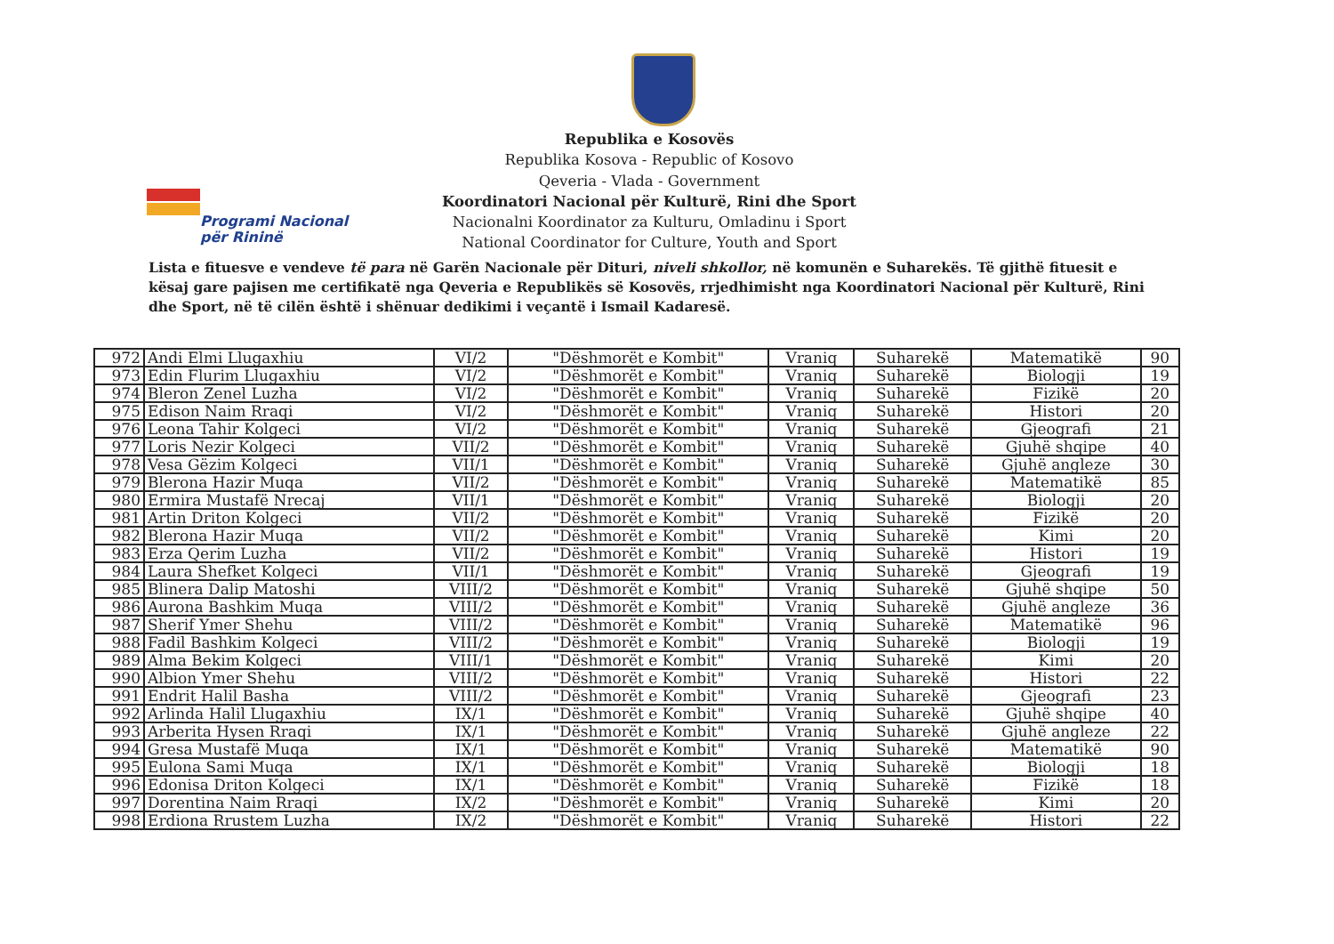Programi Nacional
për Rininë
Republika e Kosovës
Republika Kosova - Republic of Kosovo
Qeveria - Vlada - Government
Koordinatori Nacional për Kulturë, Rini dhe Sport
Nacionalni Koordinator za Kulturu, Omladinu i Sport
National Coordinator for Culture, Youth and Sport
Lista e fituesve e vendeve të para në Garën Nacionale për Dituri, niveli shkollor, në komunën e Suharekës. Të gjithë fituesit e kësaj gare pajisen me certifikatë nga Qeveria e Republikës së Kosovës, rrjedhimisht nga Koordinatori Nacional për Kulturë, Rini dhe Sport, në të cilën është i shënuar dedikimi i veçantë i Ismail Kadaresë.
| 972 | Andi Elmi Llugaxhiu | VI/2 | "Dëshmorët e Kombit" | Vraniq | Suharekë | Matematikë | 90 |
| 973 | Edin Flurim Llugaxhiu | VI/2 | "Dëshmorët e Kombit" | Vraniq | Suharekë | Biologji | 19 |
| 974 | Bleron Zenel Luzha | VI/2 | "Dëshmorët e Kombit" | Vraniq | Suharekë | Fizikë | 20 |
| 975 | Edison Naim Rraqi | VI/2 | "Dëshmorët e Kombit" | Vraniq | Suharekë | Histori | 20 |
| 976 | Leona Tahir Kolgeci | VI/2 | "Dëshmorët e Kombit" | Vraniq | Suharekë | Gjeografi | 21 |
| 977 | Loris Nezir Kolgeci | VII/2 | "Dëshmorët e Kombit" | Vraniq | Suharekë | Gjuhë shqipe | 40 |
| 978 | Vesa Gëzim Kolgeci | VII/1 | "Dëshmorët e Kombit" | Vraniq | Suharekë | Gjuhë angleze | 30 |
| 979 | Blerona Hazir Muqa | VII/2 | "Dëshmorët e Kombit" | Vraniq | Suharekë | Matematikë | 85 |
| 980 | Ermira Mustafë Nrecaj | VII/1 | "Dëshmorët e Kombit" | Vraniq | Suharekë | Biologji | 20 |
| 981 | Artin Driton Kolgeci | VII/2 | "Dëshmorët e Kombit" | Vraniq | Suharekë | Fizikë | 20 |
| 982 | Blerona Hazir Muqa | VII/2 | "Dëshmorët e Kombit" | Vraniq | Suharekë | Kimi | 20 |
| 983 | Erza Qerim Luzha | VII/2 | "Dëshmorët e Kombit" | Vraniq | Suharekë | Histori | 19 |
| 984 | Laura Shefket Kolgeci | VII/1 | "Dëshmorët e Kombit" | Vraniq | Suharekë | Gjeografi | 19 |
| 985 | Blinera Dalip Matoshi | VIII/2 | "Dëshmorët e Kombit" | Vraniq | Suharekë | Gjuhë shqipe | 50 |
| 986 | Aurona Bashkim Muqa | VIII/2 | "Dëshmorët e Kombit" | Vraniq | Suharekë | Gjuhë angleze | 36 |
| 987 | Sherif Ymer Shehu | VIII/2 | "Dëshmorët e Kombit" | Vraniq | Suharekë | Matematikë | 96 |
| 988 | Fadil Bashkim Kolgeci | VIII/2 | "Dëshmorët e Kombit" | Vraniq | Suharekë | Biologji | 19 |
| 989 | Alma Bekim Kolgeci | VIII/1 | "Dëshmorët e Kombit" | Vraniq | Suharekë | Kimi | 20 |
| 990 | Albion Ymer Shehu | VIII/2 | "Dëshmorët e Kombit" | Vraniq | Suharekë | Histori | 22 |
| 991 | Endrit Halil Basha | VIII/2 | "Dëshmorët e Kombit" | Vraniq | Suharekë | Gjeografi | 23 |
| 992 | Arlinda Halil Llugaxhiu | IX/1 | "Dëshmorët e Kombit" | Vraniq | Suharekë | Gjuhë shqipe | 40 |
| 993 | Arberita Hysen Rraqi | IX/1 | "Dëshmorët e Kombit" | Vraniq | Suharekë | Gjuhë angleze | 22 |
| 994 | Gresa Mustafë Muqa | IX/1 | "Dëshmorët e Kombit" | Vraniq | Suharekë | Matematikë | 90 |
| 995 | Eulona Sami Muqa | IX/1 | "Dëshmorët e Kombit" | Vraniq | Suharekë | Biologji | 18 |
| 996 | Edonisa Driton Kolgeci | IX/1 | "Dëshmorët e Kombit" | Vraniq | Suharekë | Fizikë | 18 |
| 997 | Dorentina Naim Rraqi | IX/2 | "Dëshmorët e Kombit" | Vraniq | Suharekë | Kimi | 20 |
| 998 | Erdiona Rrustem Luzha | IX/2 | "Dëshmorët e Kombit" | Vraniq | Suharekë | Histori | 22 |